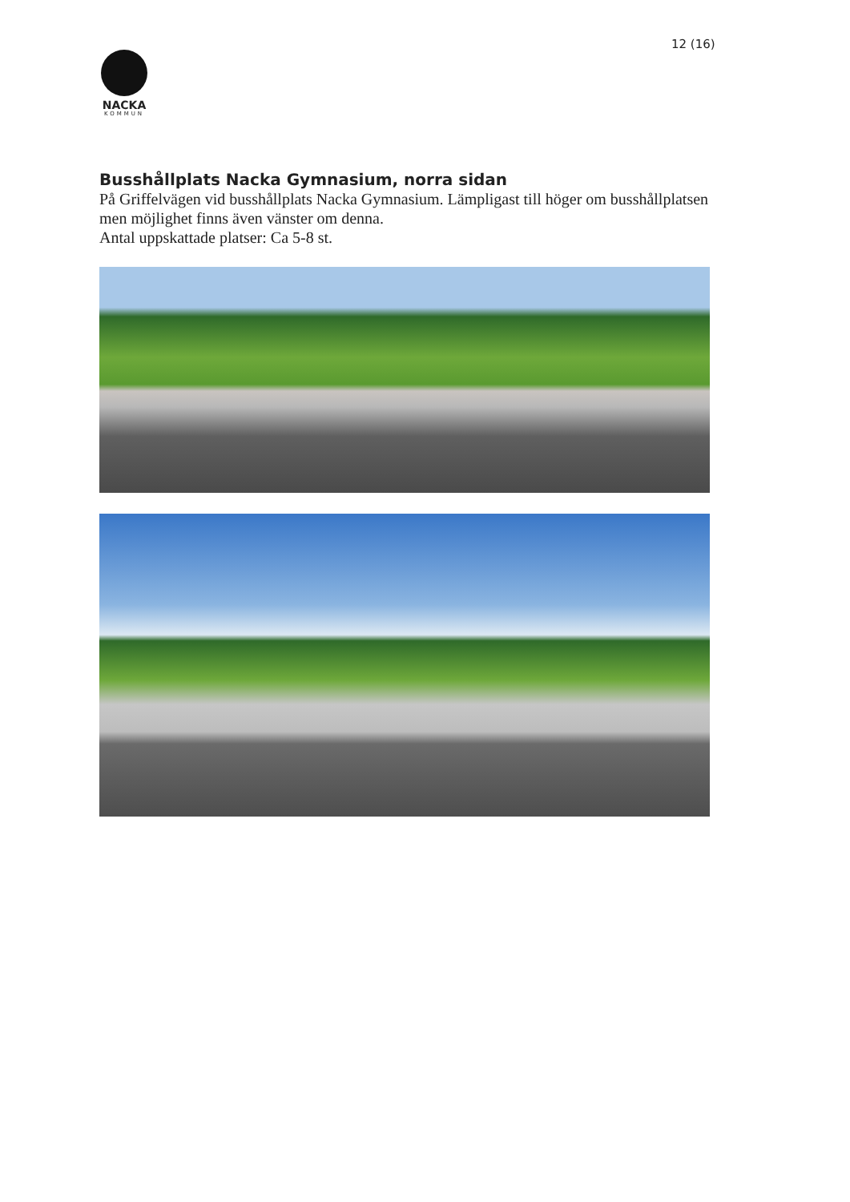12 (16)
NACKA
KOMMUN
Busshållplats Nacka Gymnasium, norra sidan
På Griffelvägen vid busshållplats Nacka Gymnasium. Lämpligast till höger om busshållplatsen men möjlighet finns även vänster om denna.
Antal uppskattade platser: Ca 5-8 st.